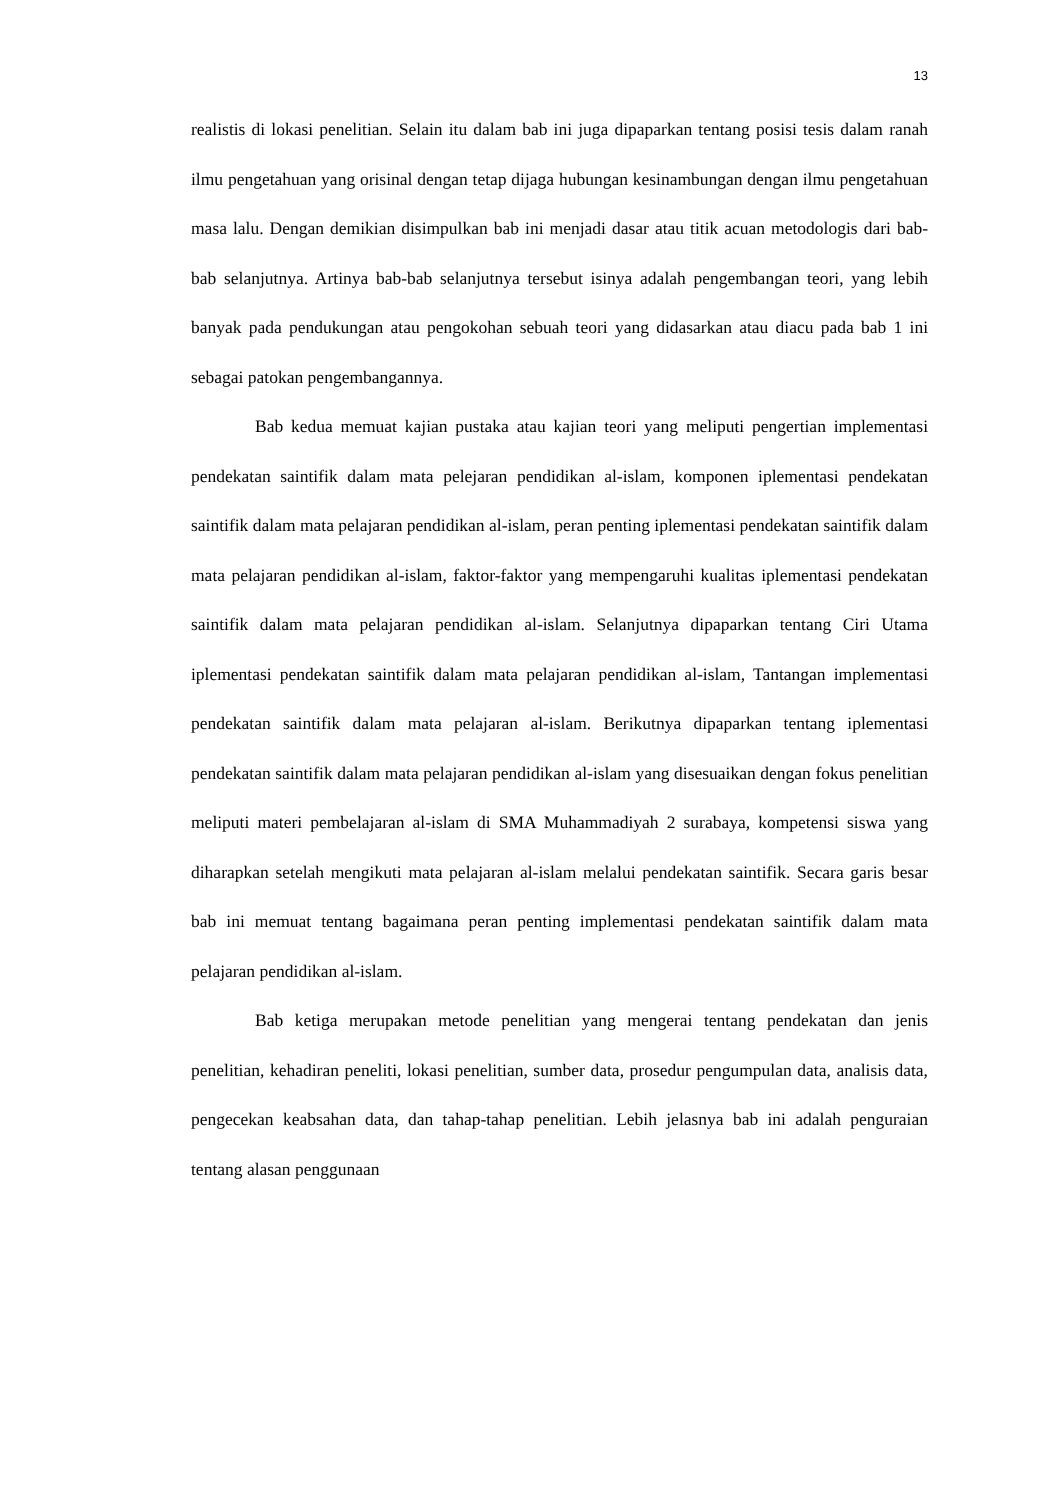13
realistis di lokasi penelitian. Selain itu dalam bab ini juga dipaparkan tentang posisi tesis dalam ranah ilmu pengetahuan yang orisinal dengan tetap dijaga hubungan kesinambungan dengan ilmu pengetahuan masa lalu. Dengan demikian disimpulkan bab ini menjadi dasar atau titik acuan metodologis dari bab-bab selanjutnya. Artinya bab-bab selanjutnya tersebut isinya adalah pengembangan teori, yang lebih banyak pada pendukungan atau pengokohan sebuah teori yang didasarkan atau diacu pada bab 1 ini sebagai patokan pengembangannya.
Bab kedua memuat kajian pustaka atau kajian teori yang meliputi pengertian implementasi pendekatan saintifik dalam mata pelejaran pendidikan al-islam, komponen iplementasi pendekatan saintifik dalam mata pelajaran pendidikan al-islam, peran penting iplementasi pendekatan saintifik dalam mata pelajaran pendidikan al-islam, faktor-faktor yang mempengaruhi kualitas iplementasi pendekatan saintifik dalam mata pelajaran pendidikan al-islam. Selanjutnya dipaparkan tentang Ciri Utama iplementasi pendekatan saintifik dalam mata pelajaran pendidikan al-islam, Tantangan implementasi pendekatan saintifik dalam mata pelajaran al-islam. Berikutnya dipaparkan tentang iplementasi pendekatan saintifik dalam mata pelajaran pendidikan al-islam yang disesuaikan dengan fokus penelitian meliputi materi pembelajaran al-islam di SMA Muhammadiyah 2 surabaya, kompetensi siswa yang diharapkan setelah mengikuti mata pelajaran al-islam melalui pendekatan saintifik. Secara garis besar bab ini memuat tentang bagaimana peran penting implementasi pendekatan saintifik dalam mata pelajaran pendidikan al-islam.
Bab ketiga merupakan metode penelitian yang mengerai tentang pendekatan dan jenis penelitian, kehadiran peneliti, lokasi penelitian, sumber data, prosedur pengumpulan data, analisis data, pengecekan keabsahan data, dan tahap-tahap penelitian. Lebih jelasnya bab ini adalah penguraian tentang alasan penggunaan